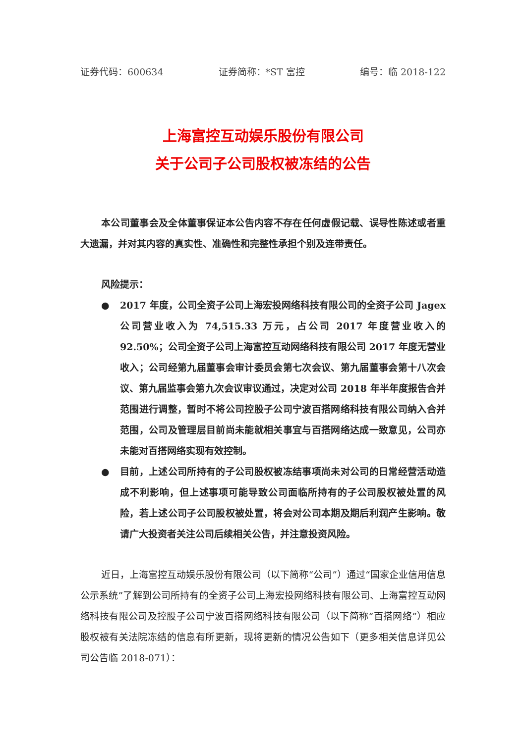证券代码：600634 证券简称：*ST 富控 编号：临 2018-122
上海富控互动娱乐股份有限公司
关于公司子公司股权被冻结的公告
本公司董事会及全体董事保证本公告内容不存在任何虚假记载、误导性陈述或者重大遗漏，并对其内容的真实性、准确性和完整性承担个别及连带责任。
风险提示：
● 2017 年度，公司全资子公司上海宏投网络科技有限公司的全资子公司 Jagex 公司营业收入为 74,515.33 万元，占公司 2017 年度营业收入的 92.50%；公司全资子公司上海富控互动网络科技有限公司 2017 年度无营业收入；公司经第九届董事会审计委员会第七次会议、第九届董事会第十八次会议、第九届监事会第九次会议审议通过，决定对公司 2018 年半年度报告合并范围进行调整，暂时不将公司控股子公司宁波百搭网络科技有限公司纳入合并范围，公司及管理层目前尚未能就相关事宜与百搭网络达成一致意见，公司亦未能对百搭网络实现有效控制。
● 目前，上述公司所持有的子公司股权被冻结事项尚未对公司的日常经营活动造成不利影响，但上述事项可能导致公司面临所持有的子公司股权被处置的风险，若上述公司子公司股权被处置，将会对公司本期及期后利润产生影响。敬请广大投资者关注公司后续相关公告，并注意投资风险。
近日，上海富控互动娱乐股份有限公司（以下简称“公司”）通过“国家企业信用信息公示系统”了解到公司所持有的全资子公司上海宏投网络科技有限公司、上海富控互动网络科技有限公司及控股子公司宁波百搭网络科技有限公司（以下简称“百搭网络”）相应股权被有关法院冻结的信息有所更新，现将更新的情况公告如下（更多相关信息详见公司公告临 2018-071）：